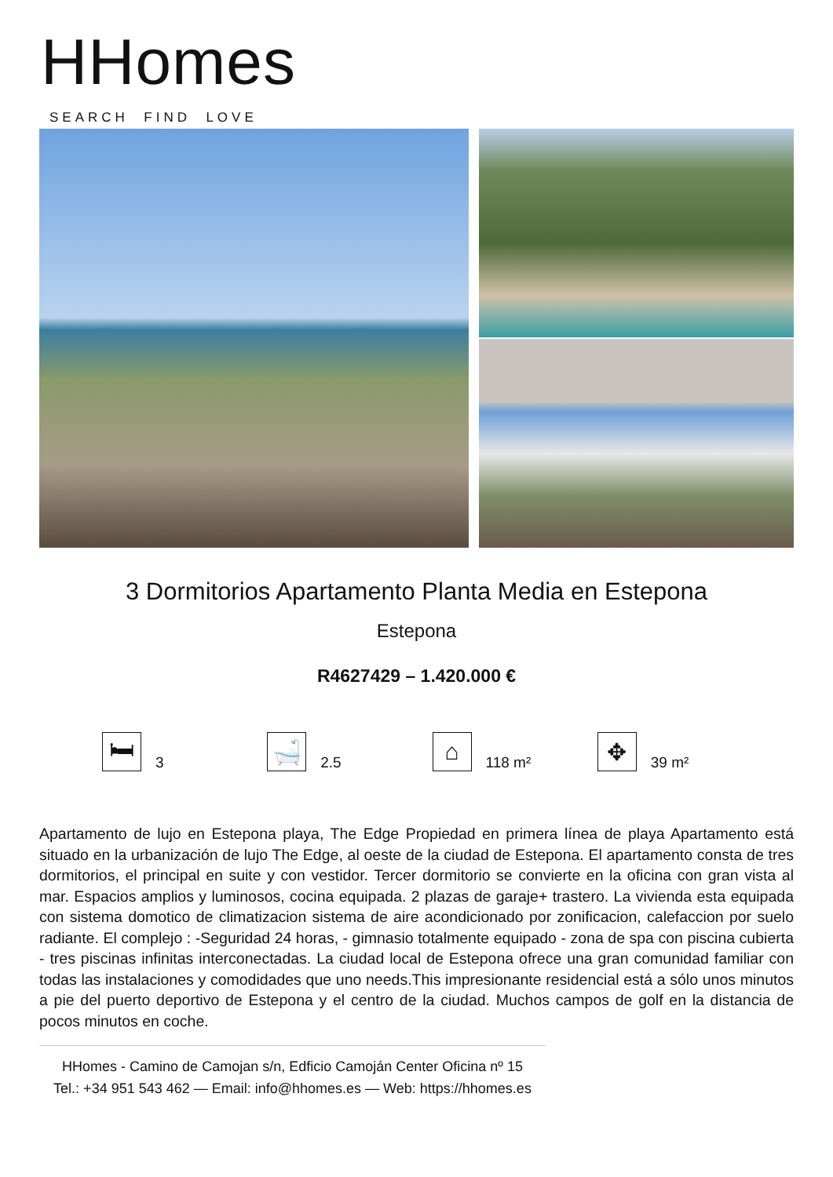HHomes
SEARCH FIND LOVE
3 Dormitorios Apartamento Planta Media en Estepona
Estepona
R4627429 – 1.420.000 €
🛏
3
🛁
2.5
⌂
118 m²
✥
39 m²
Apartamento de lujo en Estepona playa, The Edge Propiedad en primera línea de playa Apartamento está situado en la urbanización de lujo The Edge, al oeste de la ciudad de Estepona. El apartamento consta de tres dormitorios, el principal en suite y con vestidor. Tercer dormitorio se convierte en la oficina con gran vista al mar. Espacios amplios y luminosos, cocina equipada. 2 plazas de garaje+ trastero. La vivienda esta equipada con sistema domotico de climatizacion sistema de aire acondicionado por zonificacion, calefaccion por suelo radiante. El complejo : -Seguridad 24 horas, - gimnasio totalmente equipado - zona de spa con piscina cubierta - tres piscinas infinitas interconectadas. La ciudad local de Estepona ofrece una gran comunidad familiar con todas las instalaciones y comodidades que uno needs.This impresionante residencial está a sólo unos minutos a pie del puerto deportivo de Estepona y el centro de la ciudad. Muchos campos de golf en la distancia de pocos minutos en coche.
HHomes - Camino de Camojan s/n, Edficio Camoján Center Oficina nº 15
Tel.: +34 951 543 462 — Email: info@hhomes.es — Web: https://hhomes.es